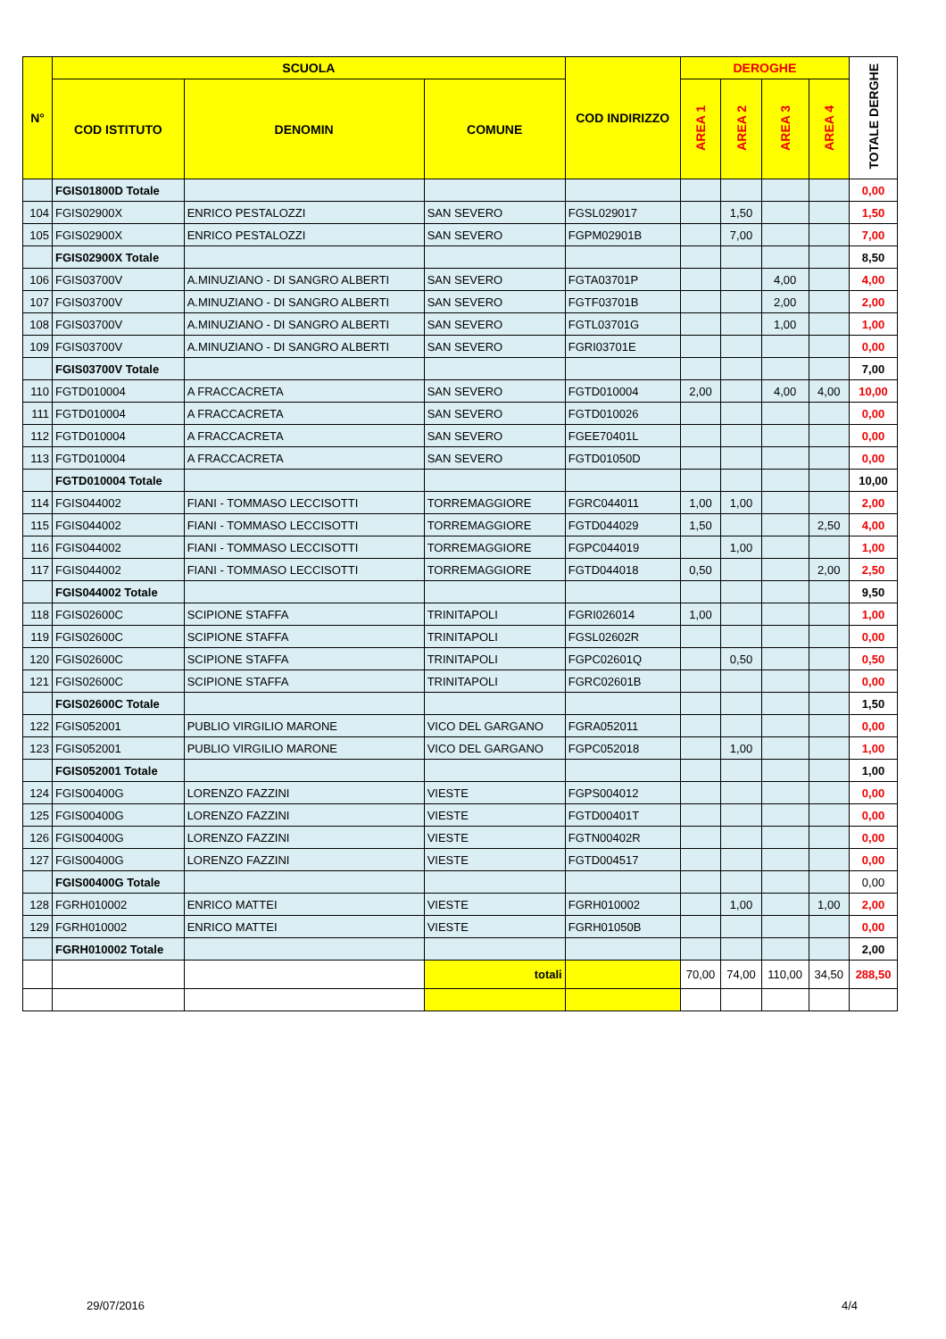| N° | SCUOLA | | | COD INDIRIZZO | DEROGHE | | | | TOTALE DERGHE |
| --- | --- | --- | --- | --- | --- | --- | --- | --- | --- |
| | COD ISTITUTO | DENOMIN | COMUNE | | AREA 1 | AREA 2 | AREA 3 | AREA 4 | |
| | FGIS01800D Totale | | | | | | | | 0,00 |
| 104 | FGIS02900X | ENRICO PESTALOZZI | SAN SEVERO | FGSL029017 | | 1,50 | | | 1,50 |
| 105 | FGIS02900X | ENRICO PESTALOZZI | SAN SEVERO | FGPM02901B | | 7,00 | | | 7,00 |
| | FGIS02900X Totale | | | | | | | | 8,50 |
| 106 | FGIS03700V | A.MINUZIANO - DI SANGRO ALBERTI | SAN SEVERO | FGTA03701P | | | 4,00 | | 4,00 |
| 107 | FGIS03700V | A.MINUZIANO - DI SANGRO ALBERTI | SAN SEVERO | FGTF03701B | | | 2,00 | | 2,00 |
| 108 | FGIS03700V | A.MINUZIANO - DI SANGRO ALBERTI | SAN SEVERO | FGTL03701G | | | 1,00 | | 1,00 |
| 109 | FGIS03700V | A.MINUZIANO - DI SANGRO ALBERTI | SAN SEVERO | FGRI03701E | | | | | 0,00 |
| | FGIS03700V Totale | | | | | | | | 7,00 |
| 110 | FGTD010004 | A FRACCACRETA | SAN SEVERO | FGTD010004 | 2,00 | | 4,00 | 4,00 | 10,00 |
| 111 | FGTD010004 | A FRACCACRETA | SAN SEVERO | FGTD010026 | | | | | 0,00 |
| 112 | FGTD010004 | A FRACCACRETA | SAN SEVERO | FGEE70401L | | | | | 0,00 |
| 113 | FGTD010004 | A FRACCACRETA | SAN SEVERO | FGTD01050D | | | | | 0,00 |
| | FGTD010004 Totale | | | | | | | | 10,00 |
| 114 | FGIS044002 | FIANI - TOMMASO LECCISOTTI | TORREMAGGIORE | FGRC044011 | 1,00 | 1,00 | | | 2,00 |
| 115 | FGIS044002 | FIANI - TOMMASO LECCISOTTI | TORREMAGGIORE | FGTD044029 | 1,50 | | | 2,50 | 4,00 |
| 116 | FGIS044002 | FIANI - TOMMASO LECCISOTTI | TORREMAGGIORE | FGPC044019 | | 1,00 | | | 1,00 |
| 117 | FGIS044002 | FIANI - TOMMASO LECCISOTTI | TORREMAGGIORE | FGTD044018 | 0,50 | | | 2,00 | 2,50 |
| | FGIS044002 Totale | | | | | | | | 9,50 |
| 118 | FGIS02600C | SCIPIONE STAFFA | TRINITAPOLI | FGRI026014 | 1,00 | | | | 1,00 |
| 119 | FGIS02600C | SCIPIONE STAFFA | TRINITAPOLI | FGSL02602R | | | | | 0,00 |
| 120 | FGIS02600C | SCIPIONE STAFFA | TRINITAPOLI | FGPC02601Q | | 0,50 | | | 0,50 |
| 121 | FGIS02600C | SCIPIONE STAFFA | TRINITAPOLI | FGRC02601B | | | | | 0,00 |
| | FGIS02600C Totale | | | | | | | | 1,50 |
| 122 | FGIS052001 | PUBLIO VIRGILIO MARONE | VICO DEL GARGANO | FGRA052011 | | | | | 0,00 |
| 123 | FGIS052001 | PUBLIO VIRGILIO MARONE | VICO DEL GARGANO | FGPC052018 | | 1,00 | | | 1,00 |
| | FGIS052001 Totale | | | | | | | | 1,00 |
| 124 | FGIS00400G | LORENZO FAZZINI | VIESTE | FGPS004012 | | | | | 0,00 |
| 125 | FGIS00400G | LORENZO FAZZINI | VIESTE | FGTD00401T | | | | | 0,00 |
| 126 | FGIS00400G | LORENZO FAZZINI | VIESTE | FGTN00402R | | | | | 0,00 |
| 127 | FGIS00400G | LORENZO FAZZINI | VIESTE | FGTD004517 | | | | | 0,00 |
| | FGIS00400G Totale | | | | | | | | 0,00 |
| 128 | FGRH010002 | ENRICO MATTEI | VIESTE | FGRH010002 | | 1,00 | | 1,00 | 2,00 |
| 129 | FGRH010002 | ENRICO MATTEI | VIESTE | FGRH01050B | | | | | 0,00 |
| | FGRH010002 Totale | | | | | | | | 2,00 |
| | | | totali | | 70,00 | 74,00 | 110,00 | 34,50 | 288,50 |
29/07/2016 4/4